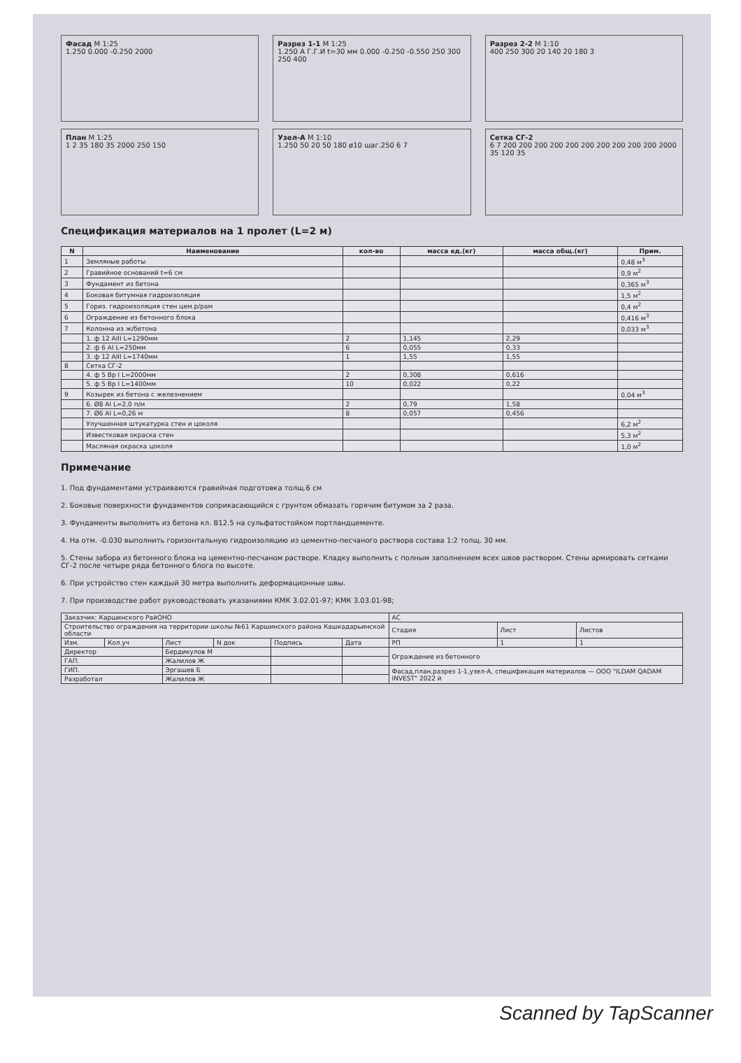Фасад М 1:25
1.250 0.000 -0.250 2000
Разрез 1-1 М 1:25
1.250 А Г.Г.И t=30 мм 0.000 -0.250 -0.550 250 300 250 400
Разрез 2-2 М 1:10
400 250 300 20 140 20 180 3
План М 1:25
1 2 35 180 35 2000 250 150
Узел-А М 1:10
1.250 50 20 50 180 ø10 шаг.250 6 7
Сетка СГ-2
6 7 200 200 200 200 200 200 200 200 200 200 2000 35 120 35
Спецификация материалов на 1 пролет (L=2 м)
| N | Наименование | кол-во | масса ед.(кг) | масса общ.(кг) | Прим. |
| --- | --- | --- | --- | --- | --- |
| 1 | Земляные работы | | | | 0,48 м<sup>3</sup> |
| 2 | Гравийное оснований t=6 см | | | | 0,9 м<sup>2</sup> |
| 3 | Фундамент из бетона | | | | 0,365 м<sup>3</sup> |
| 4 | Боковая битумная гидроизоляция | | | | 1,5 м<sup>2</sup> |
| 5 | Гориз. гидроизоляция стен цем.р/рам | | | | 0,4 м<sup>2</sup> |
| 6 | Ограждение из бетонного блока | | | | 0,416 м<sup>3</sup> |
| 7 | Колонна из ж/бетона | | | | 0,033 м<sup>3</sup> |
| | 1. ф 12 АIII L=1290мм | 2 | 1,145 | 2,29 | |
| | 2. ф 6 AI L=250мм | 6 | 0,055 | 0,33 | |
| | 3. ф 12 АIII L=1740мм | 1 | 1,55 | 1,55 | |
| 8 | Сетка СГ-2 | | | | |
| | 4. ф 5 Вр I L=2000мм | 2 | 0,308 | 0,616 | |
| | 5. ф 5 Вр I L=1400мм | 10 | 0,022 | 0,22 | |
| 9 | Козырек из бетона с железнением | | | | 0,04 м<sup>3</sup> |
| | 6. Ø8 AI L=2,0 п/м | 2 | 0,79 | 1,58 | |
| | 7. Ø6 AI L=0,26 м | 8 | 0,057 | 0,456 | |
| | Улучшенная штукатурка стен и цоколя | | | | 6,2 м<sup>2</sup> |
| | Известковая окраска стен | | | | 5,3 м<sup>2</sup> |
| | Масляная окраска цоколя | | | | 1,0 м<sup>2</sup> |
Примечание
1. Под фундаментами устраиваются гравийная подготовка толщ.6 см
2. Боковые поверхности фундаментов соприкасающийся с грунтом обмазать горячим битумом за 2 раза.
3. Фундаменты выполнить из бетона кл. В12.5 на сульфатостойком портландцементе.
4. На отм. -0.030 выполнить горизонтальную гидроизоляцию из цементно-песчаного раствора состава 1:2 толщ. 30 мм.
5. Стены забора из бетонного блока на цементно-песчаном растворе. Кладку выполнить с полным заполнением всех швов раствором. Стены армировать сетками СГ-2 после четыре ряда бетонного блога по высоте.
6. При устройство стен каждый 30 метра выполнить деформационные швы.
7. При производстве работ руководствовать указаниями КМК 3.02.01-97; КМК 3.03.01-98;
| Заказчик: Каршинского РайОНО | | | | | | АС | | |
| Строительство ограждения на территории школы №61 Каршинского района Кашкадарьинской области | | | | | | Стадия | Лист | Листов |
| Изм. | Кол.уч | Лист | N док | Подпись | Дата | РП | 1 | 1 |
| Директор | | Бердикулов М | | | | Ограждение из бетонного | | |
| ГАП. | | Жалилов Ж | | | | | | |
| ГИП. | | Эргашев Б | | | | Фасад,план,разрез 1-1,узел-А, спецификация материалов — ООО "ILDAM QADAM INVEST" 2022 й | | |
| Разработал | | Жалилов Ж | | | | | | |
Scanned by TapScanner